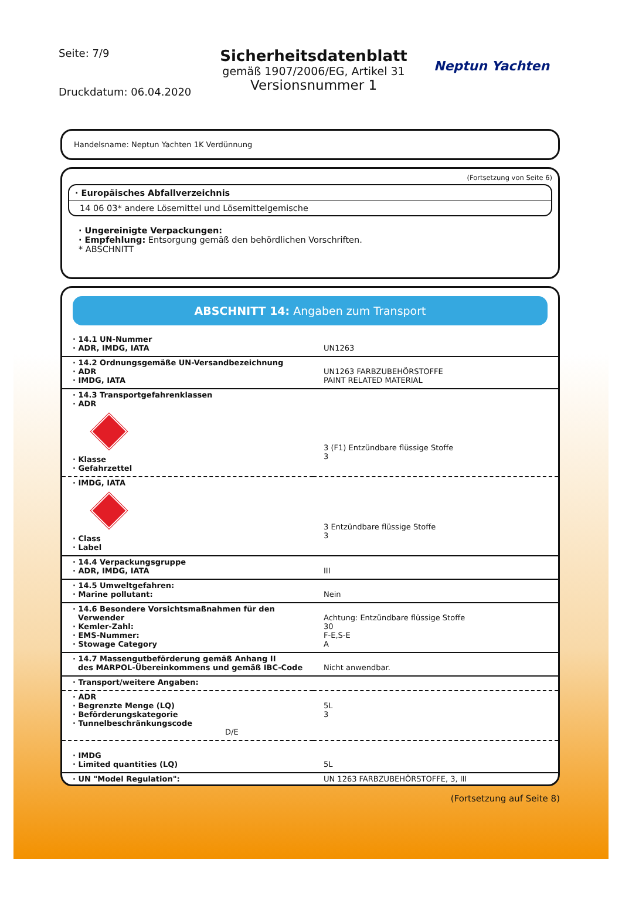Seite: 7/9
Druckdatum: 06.04.2020
Sicherheitsdatenblatt
gemäß 1907/2006/EG, Artikel 31
Versionsnummer 1
Neptun Yachten
Handelsname: Neptun Yachten 1K Verdünnung
(Fortsetzung von Seite 6)
· Europäisches Abfallverzeichnis
14 06 03* andere Lösemittel und Lösemittelgemische
· Ungereinigte Verpackungen:
· Empfehlung: Entsorgung gemäß den behördlichen Vorschriften.
* ABSCHNITT
ABSCHNITT 14: Angaben zum Transport
| · 14.1 UN-Nummer · ADR, IMDG, IATA | UN1263 |
| · 14.2 Ordnungsgemäße UN-Versandbezeichnung · ADR · IMDG, IATA | UN1263 FARBZUBEHÖRSTOFFE PAINT RELATED MATERIAL |
| · 14.3 Transportgefahrenklassen · ADR · Klasse · Gefahrzettel | 3 (F1) Entzündbare flüssige Stoffe 3 |
| · IMDG, IATA · Class · Label | 3 Entzündbare flüssige Stoffe 3 |
| · 14.4 Verpackungsgruppe · ADR, IMDG, IATA | III |
| · 14.5 Umweltgefahren: · Marine pollutant: | Nein |
| · 14.6 Besondere Vorsichtsmaßnahmen für den Verwender · Kemler-Zahl: · EMS-Nummer: · Stowage Category | Achtung: Entzündbare flüssige Stoffe 30 F-E,S-E A |
| · 14.7 Massengutbeförderung gemäß Anhang II des MARPOL-Übereinkommens und gemäß IBC-Code | Nicht anwendbar. |
| · Transport/weitere Angaben: | |
| · ADR · Begrenzte Menge (LQ) · Beförderungskategorie · Tunnelbeschränkungscode D/E | 5L 3 |
| · IMDG · Limited quantities (LQ) | 5L |
| · UN "Model Regulation": | UN 1263 FARBZUBEHÖRSTOFFE, 3, III |
(Fortsetzung auf Seite 8)